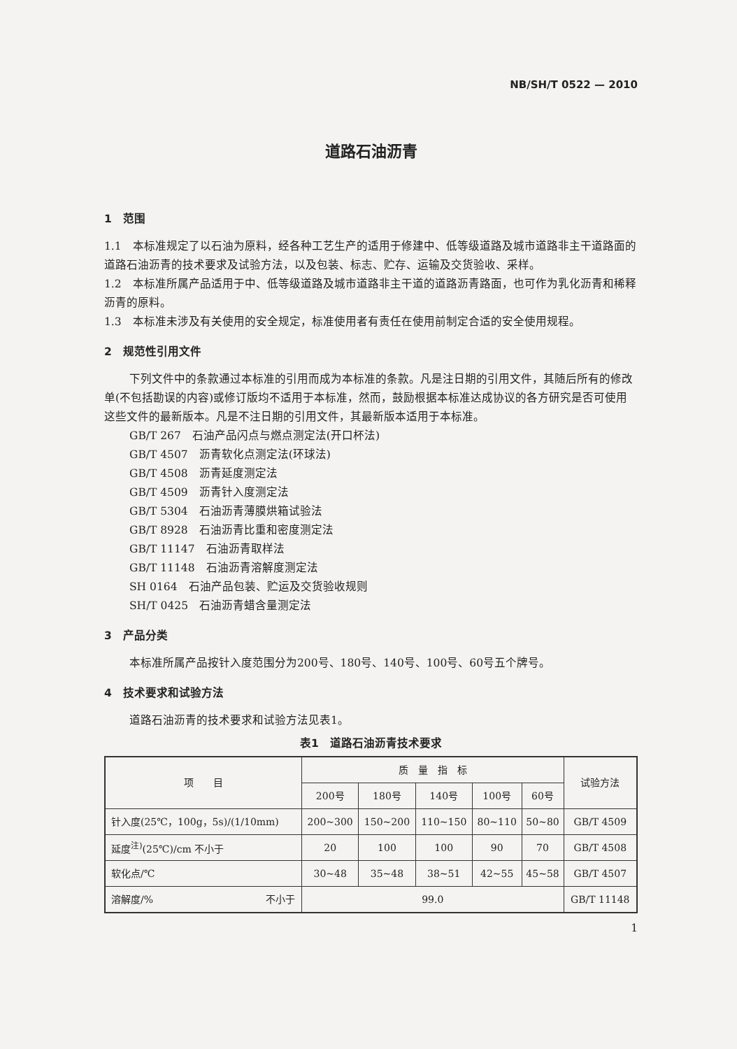NB/SH/T 0522 — 2010
道路石油沥青
1　范围
1.1　本标准规定了以石油为原料，经各种工艺生产的适用于修建中、低等级道路及城市道路非主干道路面的道路石油沥青的技术要求及试验方法，以及包装、标志、贮存、运输及交货验收、采样。
1.2　本标准所属产品适用于中、低等级道路及城市道路非主干道的道路沥青路面，也可作为乳化沥青和稀释沥青的原料。
1.3　本标准未涉及有关使用的安全规定，标准使用者有责任在使用前制定合适的安全使用规程。
2　规范性引用文件
下列文件中的条款通过本标准的引用而成为本标准的条款。凡是注日期的引用文件，其随后所有的修改单(不包括勘误的内容)或修订版均不适用于本标准，然而，鼓励根据本标准达成协议的各方研究是否可使用这些文件的最新版本。凡是不注日期的引用文件，其最新版本适用于本标准。
GB/T 267　石油产品闪点与燃点测定法(开口杯法)
GB/T 4507　沥青软化点测定法(环球法)
GB/T 4508　沥青延度测定法
GB/T 4509　沥青针入度测定法
GB/T 5304　石油沥青薄膜烘箱试验法
GB/T 8928　石油沥青比重和密度测定法
GB/T 11147　石油沥青取样法
GB/T 11148　石油沥青溶解度测定法
SH 0164　石油产品包装、贮运及交货验收规则
SH/T 0425　石油沥青蜡含量测定法
3　产品分类
本标准所属产品按针入度范围分为200号、180号、140号、100号、60号五个牌号。
4　技术要求和试验方法
道路石油沥青的技术要求和试验方法见表1。
表1　道路石油沥青技术要求
| 项 目 | 质 量 指 标 | | | | | 试验方法 |
| --- | --- | --- | --- | --- | --- | --- |
| | 200号 | 180号 | 140号 | 100号 | 60号 | |
| 针入度(25℃，100g，5s)/(1/10mm) | 200~300 | 150~200 | 110~150 | 80~110 | 50~80 | GB/T 4509 |
| 延度<sup>注)</sup>(25℃)/cm 不小于 | 20 | 100 | 100 | 90 | 70 | GB/T 4508 |
| 软化点/℃ | 30~48 | 35~48 | 38~51 | 42~55 | 45~58 | GB/T 4507 |
| 溶解度/% 不小于 | 99.0 | | | | | GB/T 11148 |
1